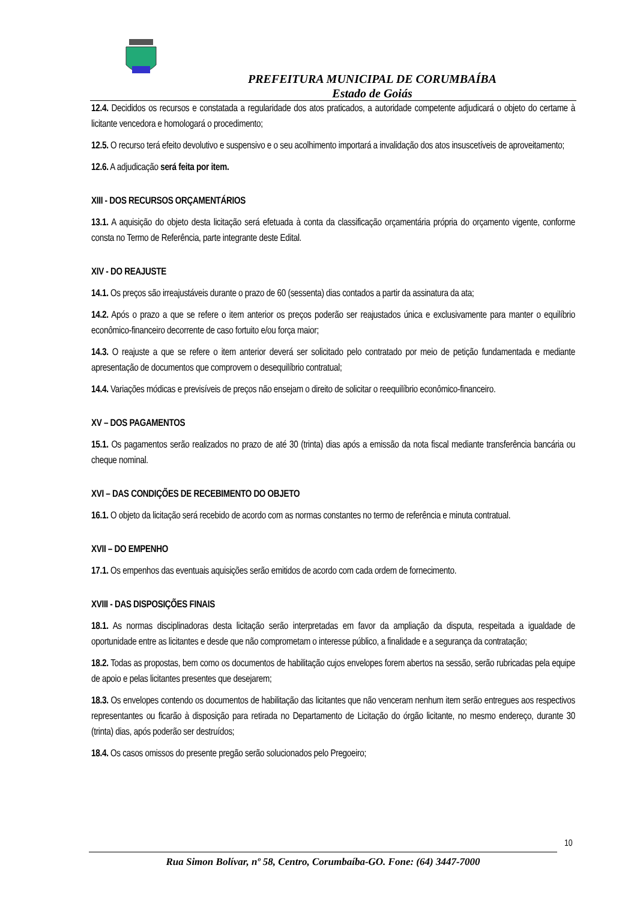PREFEITURA MUNICIPAL DE CORUMBAÍBA
Estado de Goiás
12.4. Decididos os recursos e constatada a regularidade dos atos praticados, a autoridade competente adjudicará o objeto do certame à licitante vencedora e homologará o procedimento;
12.5. O recurso terá efeito devolutivo e suspensivo e o seu acolhimento importará a invalidação dos atos insuscetíveis de aproveitamento;
12.6. A adjudicação será feita por item.
XIII - DOS RECURSOS ORÇAMENTÁRIOS
13.1. A aquisição do objeto desta licitação será efetuada à conta da classificação orçamentária própria do orçamento vigente, conforme consta no Termo de Referência, parte integrante deste Edital.
XIV - DO REAJUSTE
14.1. Os preços são irreajustáveis durante o prazo de 60 (sessenta) dias contados a partir da assinatura da ata;
14.2. Após o prazo a que se refere o item anterior os preços poderão ser reajustados única e exclusivamente para manter o equilíbrio econômico-financeiro decorrente de caso fortuito e/ou força maior;
14.3. O reajuste a que se refere o item anterior deverá ser solicitado pelo contratado por meio de petição fundamentada e mediante apresentação de documentos que comprovem o desequilíbrio contratual;
14.4. Variações módicas e previsíveis de preços não ensejam o direito de solicitar o reequilíbrio econômico-financeiro.
XV – DOS PAGAMENTOS
15.1. Os pagamentos serão realizados no prazo de até 30 (trinta) dias após a emissão da nota fiscal mediante transferência bancária ou cheque nominal.
XVI – DAS CONDIÇÕES DE RECEBIMENTO DO OBJETO
16.1. O objeto da licitação será recebido de acordo com as normas constantes no termo de referência e minuta contratual.
XVII – DO EMPENHO
17.1. Os empenhos das eventuais aquisições serão emitidos de acordo com cada ordem de fornecimento.
XVIII - DAS DISPOSIÇÕES FINAIS
18.1. As normas disciplinadoras desta licitação serão interpretadas em favor da ampliação da disputa, respeitada a igualdade de oportunidade entre as licitantes e desde que não comprometam o interesse público, a finalidade e a segurança da contratação;
18.2. Todas as propostas, bem como os documentos de habilitação cujos envelopes forem abertos na sessão, serão rubricadas pela equipe de apoio e pelas licitantes presentes que desejarem;
18.3. Os envelopes contendo os documentos de habilitação das licitantes que não venceram nenhum item serão entregues aos respectivos representantes ou ficarão à disposição para retirada no Departamento de Licitação do órgão licitante, no mesmo endereço, durante 30 (trinta) dias, após poderão ser destruídos;
18.4. Os casos omissos do presente pregão serão solucionados pelo Pregoeiro;
10
Rua Simon Bolívar, nº 58, Centro, Corumbaíba-GO. Fone: (64) 3447-7000